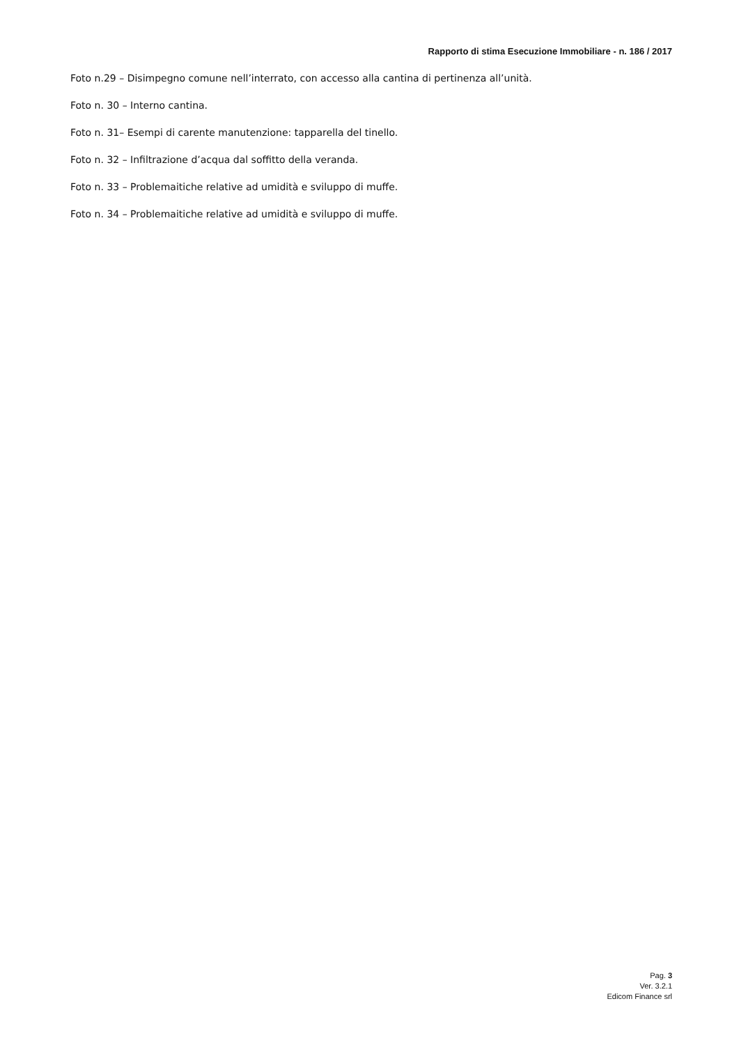Rapporto di stima Esecuzione Immobiliare - n. 186 / 2017
Foto n.29 – Disimpegno comune nell’interrato, con accesso alla cantina di pertinenza all’unità.
Foto n. 30 – Interno cantina.
Foto n. 31– Esempi di carente manutenzione: tapparella del tinello.
Foto n. 32 – Infiltrazione d’acqua dal soffitto della veranda.
Foto n. 33 – Problemaitiche relative ad umidità e sviluppo di muffe.
Foto n. 34 – Problemaitiche relative ad umidità e sviluppo di muffe.
Pag. 3
Ver. 3.2.1
Edicom Finance srl